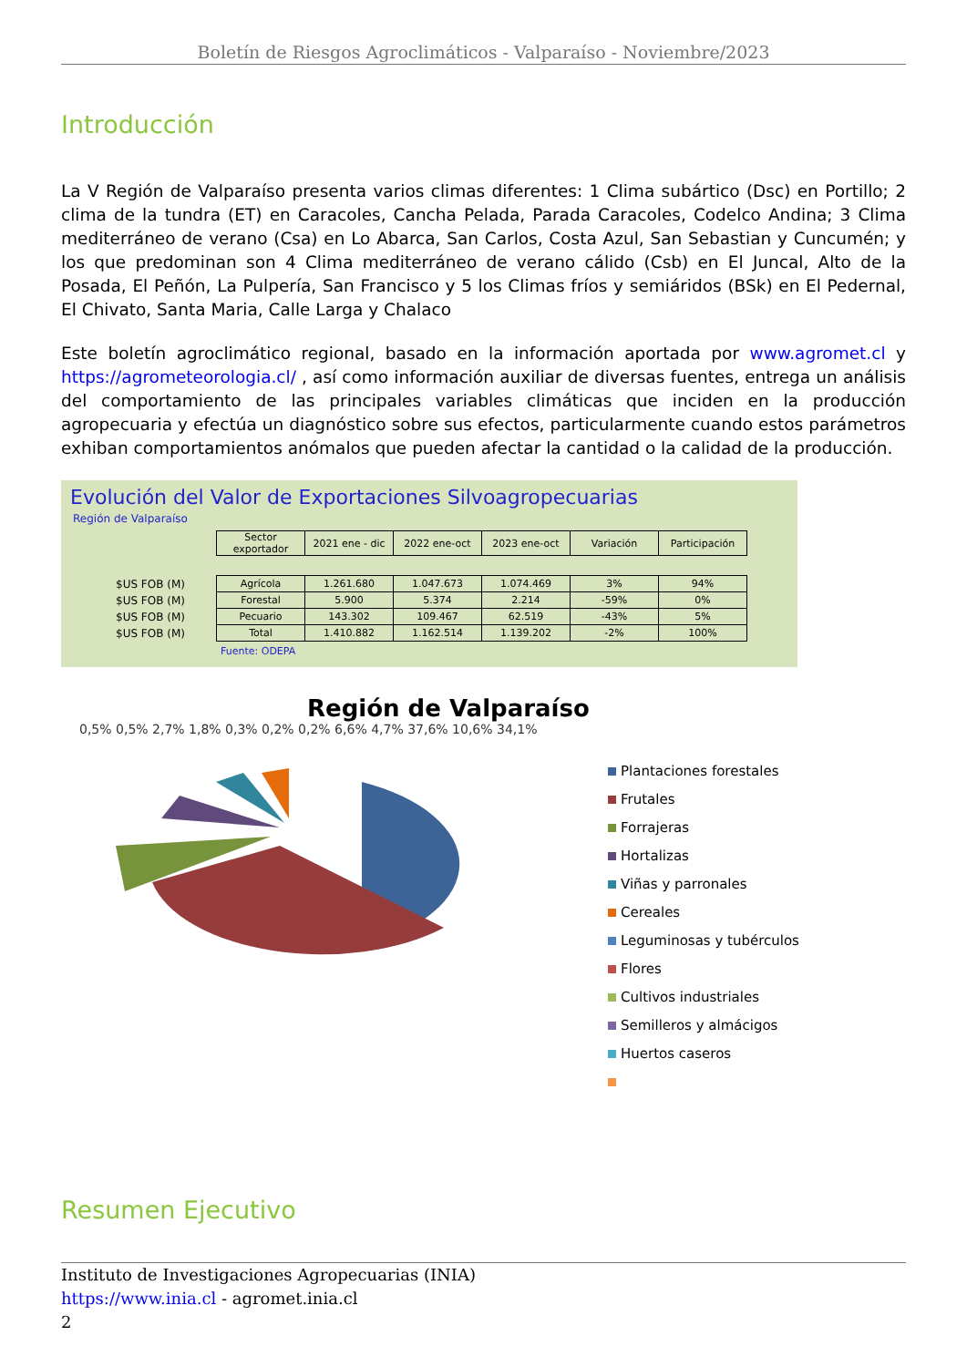Boletín de Riesgos Agroclimáticos - Valparaíso - Noviembre/2023
Introducción
La V Región de Valparaíso presenta varios climas diferentes: 1 Clima subártico (Dsc) en Portillo; 2 clima de la tundra (ET) en Caracoles, Cancha Pelada, Parada Caracoles, Codelco Andina; 3 Clima mediterráneo de verano (Csa) en Lo Abarca, San Carlos, Costa Azul, San Sebastian y Cuncumén; y los que predominan son 4 Clima mediterráneo de verano cálido (Csb) en El Juncal, Alto de la Posada, El Peñón, La Pulpería, San Francisco y 5 los Climas fríos y semiáridos (BSk) en El Pedernal, El Chivato, Santa Maria, Calle Larga y Chalaco
Este boletín agroclimático regional, basado en la información aportada por www.agromet.cl y https://agrometeorologia.cl/ , así como información auxiliar de diversas fuentes, entrega un análisis del comportamiento de las principales variables climáticas que inciden en la producción agropecuaria y efectúa un diagnóstico sobre sus efectos, particularmente cuando estos parámetros exhiban comportamientos anómalos que pueden afectar la cantidad o la calidad de la producción.
Evolución del Valor de Exportaciones Silvoagropecuarias
Región de Valparaíso
| | Sector exportador | 2021 ene - dic | 2022 ene-oct | 2023 ene-oct | Variación | Participación |
| $US FOB (M) | Agrícola | 1.261.680 | 1.047.673 | 1.074.469 | 3% | 94% |
| $US FOB (M) | Forestal | 5.900 | 5.374 | 2.214 | -59% | 0% |
| $US FOB (M) | Pecuario | 143.302 | 109.467 | 62.519 | -43% | 5% |
| $US FOB (M) | Total | 1.410.882 | 1.162.514 | 1.139.202 | -2% | 100% |
Fuente: ODEPA
Región de Valparaíso
0,5% 0,5% 2,7% 1,8% 0,3% 0,2% 0,2% 6,6% 4,7% 37,6% 10,6% 34,1%
Plantaciones forestales
Frutales
Forrajeras
Hortalizas
Viñas y parronales
Cereales
Leguminosas y tubérculos
Flores
Cultivos industriales
Semilleros y almácigos
Huertos caseros
Resumen Ejecutivo
Instituto de Investigaciones Agropecuarias (INIA)
https://www.inia.cl - agromet.inia.cl
2